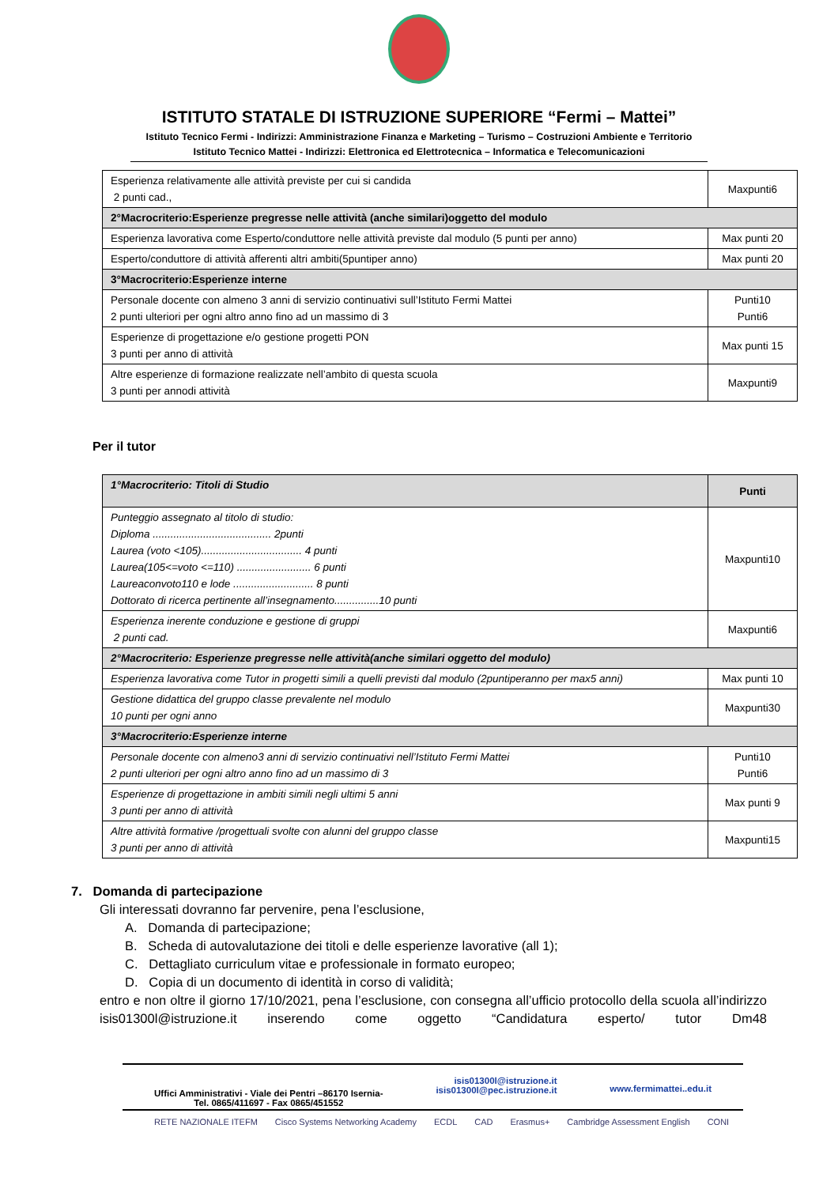ISTITUTO STATALE DI ISTRUZIONE SUPERIORE “Fermi – Mattei”
Istituto Tecnico Fermi - Indirizzi: Amministrazione Finanza e Marketing – Turismo – Costruzioni Ambiente e Territorio
Istituto Tecnico Mattei - Indirizzi: Elettronica ed Elettrotecnica – Informatica e Telecomunicazioni
| Esperienza relativamente alle attività previste per cui si candida 2 punti cad., | Maxpunti6 |
| 2°Macrocriterio:Esperienze pregresse nelle attività (anche similari)oggetto del modulo | |
| Esperienza lavorativa come Esperto/conduttore nelle attività previste dal modulo (5 punti per anno) | Max punti 20 |
| Esperto/conduttore di attività afferenti altri ambiti(5puntiper anno) | Max punti 20 |
| 3°Macrocriterio:Esperienze interne | |
| Personale docente con almeno 3 anni di servizio continuativi sull’Istituto Fermi Mattei 2 punti ulteriori per ogni altro anno fino ad un massimo di 3 | Punti10 Punti6 |
| Esperienze di progettazione e/o gestione progetti PON 3 punti per anno di attività | Max punti 15 |
| Altre esperienze di formazione realizzate nell’ambito di questa scuola 3 punti per annodi attività | Maxpunti9 |
Per il tutor
| 1°Macrocriterio: Titoli di Studio | Punti |
| Punteggio assegnato al titolo di studio: Diploma ........................................ 2punti Laurea (voto <105).................................. 4 punti Laurea(105<=voto <=110) ......................... 6 punti Laureaconvoto110 e lode ........................... 8 punti Dottorato di ricerca pertinente all’insegnamento...............10 punti | Maxpunti10 |
| Esperienza inerente conduzione e gestione di gruppi 2 punti cad. | Maxpunti6 |
| 2°Macrocriterio: Esperienze pregresse nelle attività(anche similari oggetto del modulo) | |
| Esperienza lavorativa come Tutor in progetti simili a quelli previsti dal modulo (2puntiperanno per max5 anni) | Max punti 10 |
| Gestione didattica del gruppo classe prevalente nel modulo 10 punti per ogni anno | Maxpunti30 |
| 3°Macrocriterio:Esperienze interne | |
| Personale docente con almeno3 anni di servizio continuativi nell’Istituto Fermi Mattei 2 punti ulteriori per ogni altro anno fino ad un massimo di 3 | Punti10 Punti6 |
| Esperienze di progettazione in ambiti simili negli ultimi 5 anni 3 punti per anno di attività | Max punti 9 |
| Altre attività formative /progettuali svolte con alunni del gruppo classe 3 punti per anno di attività | Maxpunti15 |
7. Domanda di partecipazione
Gli interessati dovranno far pervenire, pena l’esclusione,
A. Domanda di partecipazione;
B. Scheda di autovalutazione dei titoli e delle esperienze lavorative (all 1);
C. Dettagliato curriculum vitae e professionale in formato europeo;
D. Copia di un documento di identità in corso di validità;
entro e non oltre il giorno 17/10/2021, pena l’esclusione, con consegna all’ufficio protocollo della scuola all’indirizzo isis01300l@istruzione.it inserendo come oggetto “Candidatura esperto/ tutor Dm48
Uffici Amministrativi - Viale dei Pentri –86170 Isernia-
Tel. 0865/411697 - Fax 0865/451552
isis01300l@istruzione.it
isis01300l@pec.istruzione.it
www.fermimattei..edu.it
RETE NAZIONALE ITEFM Cisco Systems Networking Academy ECDL CAD Erasmus+ Cambridge Assessment English CONI